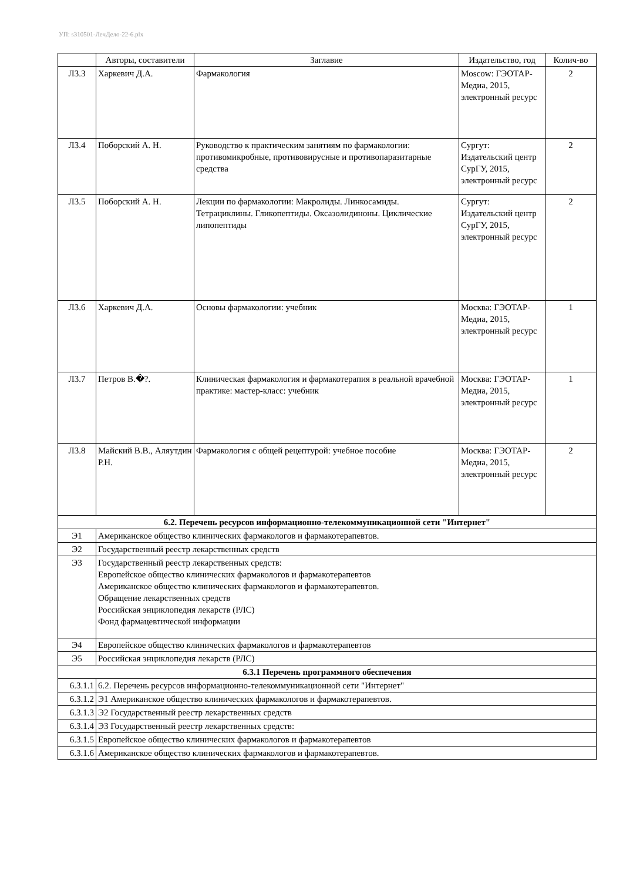УП: s310501-ЛечДело-22-6.plx
| | Авторы, составители | Заглавие | Издательство, год | Колич-во |
| --- | --- | --- | --- | --- |
| Л3.3 | Харкевич Д.А. | Фармакология | Moscow: ГЭОТАР-Медиа, 2015, электронный ресурс | 2 |
| Л3.4 | Поборский А. Н. | Руководство к практическим занятиям по фармакологии: противомикробные, противовирусные и противопаразитарные средства | Сургут: Издательский центр СурГУ, 2015, электронный ресурс | 2 |
| Л3.5 | Поборский А. Н. | Лекции по фармакологии: Макролиды. Линкосамиды. Тетрациклины. Гликопептиды. Оксазолидиноны. Циклические липопептиды | Сургут: Издательский центр СурГУ, 2015, электронный ресурс | 2 |
| Л3.6 | Харкевич Д.А. | Основы фармакологии: учебник | Москва: ГЭОТАР-Медиа, 2015, электронный ресурс | 1 |
| Л3.7 | Петров В.�?. | Клиническая фармакология и фармакотерапия в реальной врачебной практике: мастер-класс: учебник | Москва: ГЭОТАР-Медиа, 2015, электронный ресурс | 1 |
| Л3.8 | Майский В.В., Аляутдин Р.Н. | Фармакология с общей рецептурой: учебное пособие | Москва: ГЭОТАР-Медиа, 2015, электронный ресурс | 2 |
| 6.2. Перечень ресурсов информационно-телекоммуникационной сети "Интернет" | | | | |
| Э1 | Американское общество клинических фармакологов и фармакотерапевтов. | | | |
| Э2 | Государственный реестр лекарственных средств | | | |
| Э3 | Государственный реестр лекарственных средств: Европейское общество клинических фармакологов и фармакотерапевтов Американское общество клинических фармакологов и фармакотерапевтов. Обращение лекарственных средств Российская энциклопедия лекарств (РЛС) Фонд фармацевтической информации | | | |
| Э4 | Европейское общество клинических фармакологов и фармакотерапевтов | | | |
| Э5 | Российская энциклопедия лекарств (РЛС) | | | |
| 6.3.1 Перечень программного обеспечения | | | | |
| 6.3.1.1 | 6.2. Перечень ресурсов информационно-телекоммуникационной сети "Интернет" | | | |
| 6.3.1.2 | Э1 Американское общество клинических фармакологов и фармакотерапевтов. | | | |
| 6.3.1.3 | Э2 Государственный реестр лекарственных средств | | | |
| 6.3.1.4 | Э3 Государственный реестр лекарственных средств: | | | |
| 6.3.1.5 | Европейское общество клинических фармакологов и фармакотерапевтов | | | |
| 6.3.1.6 | Американское общество клинических фармакологов и фармакотерапевтов. | | | |